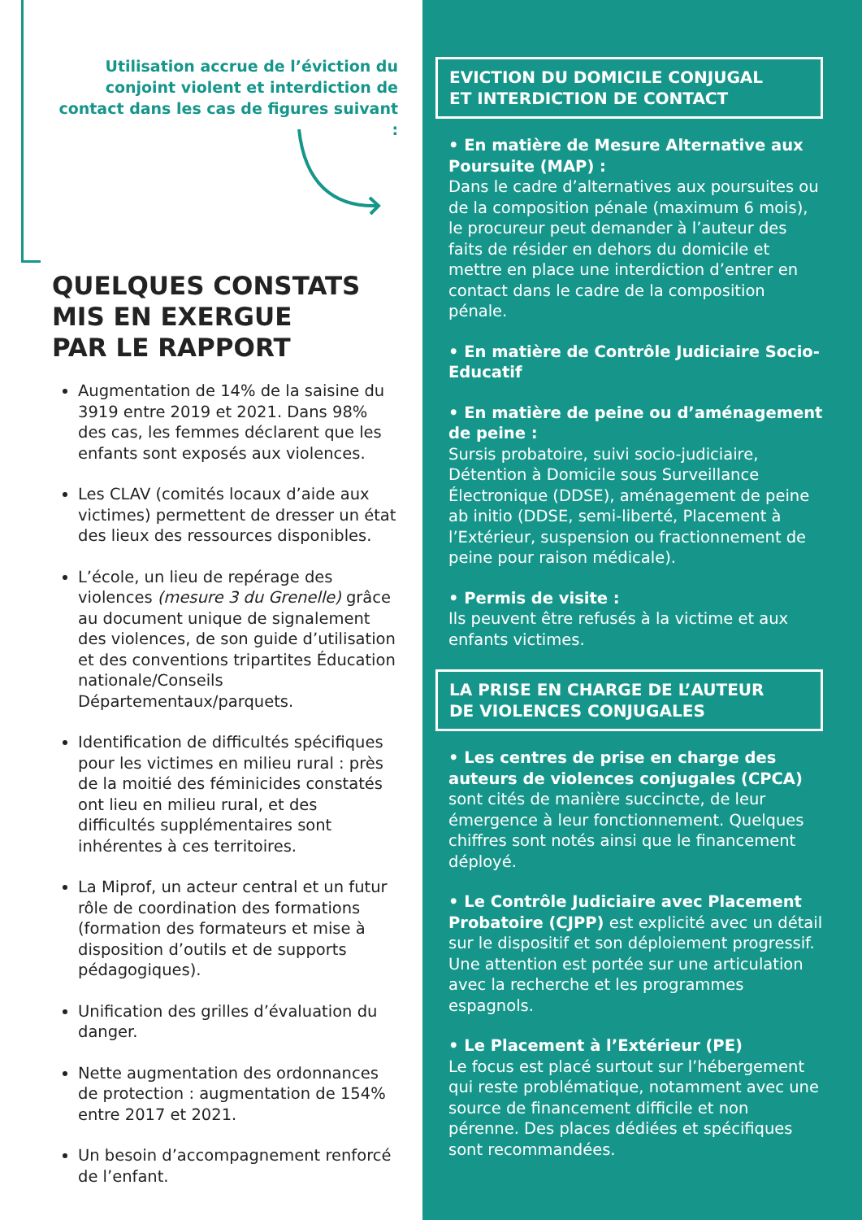Utilisation accrue de l’éviction du conjoint violent et interdiction de contact dans les cas de figures suivant :
QUELQUES CONSTATS
MIS EN EXERGUE
PAR LE RAPPORT
Augmentation de 14% de la saisine du 3919 entre 2019 et 2021. Dans 98% des cas, les femmes déclarent que les enfants sont exposés aux violences.
Les CLAV (comités locaux d’aide aux victimes) permettent de dresser un état des lieux des ressources disponibles.
L’école, un lieu de repérage des violences (mesure 3 du Grenelle) grâce au document unique de signalement des violences, de son guide d’utilisation et des conventions tripartites Éducation nationale/Conseils Départementaux/parquets.
Identification de difficultés spécifiques pour les victimes en milieu rural : près de la moitié des féminicides constatés ont lieu en milieu rural, et des difficultés supplémentaires sont inhérentes à ces territoires.
La Miprof, un acteur central et un futur rôle de coordination des formations (formation des formateurs et mise à disposition d’outils et de supports pédagogiques).
Unification des grilles d’évaluation du danger.
Nette augmentation des ordonnances de protection : augmentation de 154% entre 2017 et 2021.
Un besoin d’accompagnement renforcé de l’enfant.
EVICTION DU DOMICILE CONJUGAL
ET INTERDICTION DE CONTACT
• En matière de Mesure Alternative aux Poursuite (MAP) :
Dans le cadre d’alternatives aux poursuites ou de la composition pénale (maximum 6 mois), le procureur peut demander à l’auteur des faits de résider en dehors du domicile et mettre en place une interdiction d’entrer en contact dans le cadre de la composition pénale.
• En matière de Contrôle Judiciaire Socio-Educatif
• En matière de peine ou d’aménagement de peine :
Sursis probatoire, suivi socio-judiciaire, Détention à Domicile sous Surveillance Électronique (DDSE), aménagement de peine ab initio (DDSE, semi-liberté, Placement à l’Extérieur, suspension ou fractionnement de peine pour raison médicale).
• Permis de visite :
Ils peuvent être refusés à la victime et aux enfants victimes.
LA PRISE EN CHARGE DE L’AUTEUR
DE VIOLENCES CONJUGALES
• Les centres de prise en charge des auteurs de violences conjugales (CPCA) sont cités de manière succincte, de leur émergence à leur fonctionnement. Quelques chiffres sont notés ainsi que le financement déployé.
• Le Contrôle Judiciaire avec Placement Probatoire (CJPP) est explicité avec un détail sur le dispositif et son déploiement progressif. Une attention est portée sur une articulation avec la recherche et les programmes espagnols.
• Le Placement à l’Extérieur (PE)
Le focus est placé surtout sur l’hébergement qui reste problématique, notamment avec une source de financement difficile et non pérenne. Des places dédiées et spécifiques sont recommandées.